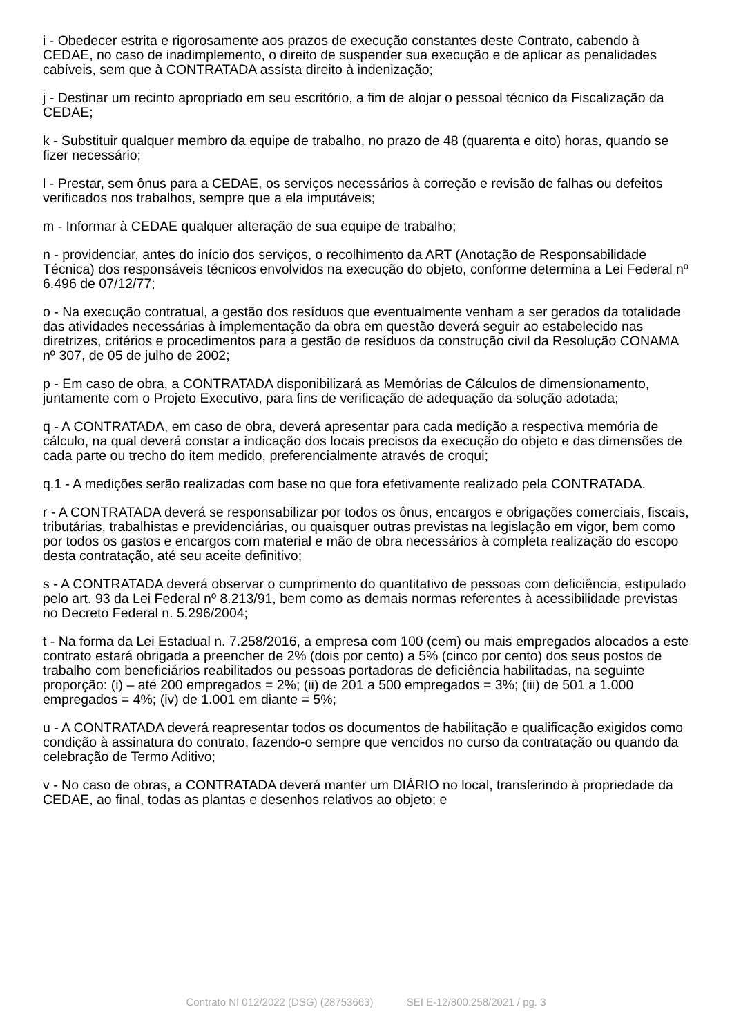i - Obedecer estrita e rigorosamente aos prazos de execução constantes deste Contrato, cabendo à CEDAE, no caso de inadimplemento, o direito de suspender sua execução e de aplicar as penalidades cabíveis, sem que à CONTRATADA assista direito à indenização;
j - Destinar um recinto apropriado em seu escritório, a fim de alojar o pessoal técnico da Fiscalização da CEDAE;
k - Substituir qualquer membro da equipe de trabalho, no prazo de 48 (quarenta e oito) horas, quando se fizer necessário;
l - Prestar, sem ônus para a CEDAE, os serviços necessários à correção e revisão de falhas ou defeitos verificados nos trabalhos, sempre que a ela imputáveis;
m - Informar à CEDAE qualquer alteração de sua equipe de trabalho;
n - providenciar, antes do início dos serviços, o recolhimento da ART (Anotação de Responsabilidade Técnica) dos responsáveis técnicos envolvidos na execução do objeto, conforme determina a Lei Federal nº 6.496 de 07/12/77;
o - Na execução contratual, a gestão dos resíduos que eventualmente venham a ser gerados da totalidade das atividades necessárias à implementação da obra em questão deverá seguir ao estabelecido nas diretrizes, critérios e procedimentos para a gestão de resíduos da construção civil da Resolução CONAMA nº 307, de 05 de julho de 2002;
p - Em caso de obra, a CONTRATADA disponibilizará as Memórias de Cálculos de dimensionamento, juntamente com o Projeto Executivo, para fins de verificação de adequação da solução adotada;
q - A CONTRATADA, em caso de obra, deverá apresentar para cada medição a respectiva memória de cálculo, na qual deverá constar a indicação dos locais precisos da execução do objeto e das dimensões de cada parte ou trecho do item medido, preferencialmente através de croqui;
q.1 - A medições serão realizadas com base no que fora efetivamente realizado pela CONTRATADA.
r - A CONTRATADA deverá se responsabilizar por todos os ônus, encargos e obrigações comerciais, fiscais, tributárias, trabalhistas e previdenciárias, ou quaisquer outras previstas na legislação em vigor, bem como por todos os gastos e encargos com material e mão de obra necessários à completa realização do escopo desta contratação, até seu aceite definitivo;
s - A CONTRATADA deverá observar o cumprimento do quantitativo de pessoas com deficiência, estipulado pelo art. 93 da Lei Federal nº 8.213/91, bem como as demais normas referentes à acessibilidade previstas no Decreto Federal n. 5.296/2004;
t - Na forma da Lei Estadual n. 7.258/2016, a empresa com 100 (cem) ou mais empregados alocados a este contrato estará obrigada a preencher de 2% (dois por cento) a 5% (cinco por cento) dos seus postos de trabalho com beneficiários reabilitados ou pessoas portadoras de deficiência habilitadas, na seguinte proporção: (i) – até 200 empregados = 2%; (ii) de 201 a 500 empregados = 3%; (iii) de 501 a 1.000 empregados = 4%; (iv) de 1.001 em diante = 5%;
u - A CONTRATADA deverá reapresentar todos os documentos de habilitação e qualificação exigidos como condição à assinatura do contrato, fazendo-o sempre que vencidos no curso da contratação ou quando da celebração de Termo Aditivo;
v - No caso de obras, a CONTRATADA deverá manter um DIÁRIO no local, transferindo à propriedade da CEDAE, ao final, todas as plantas e desenhos relativos ao objeto; e
Contrato NI 012/2022 (DSG) (28753663) SEI E-12/800.258/2021 / pg. 3